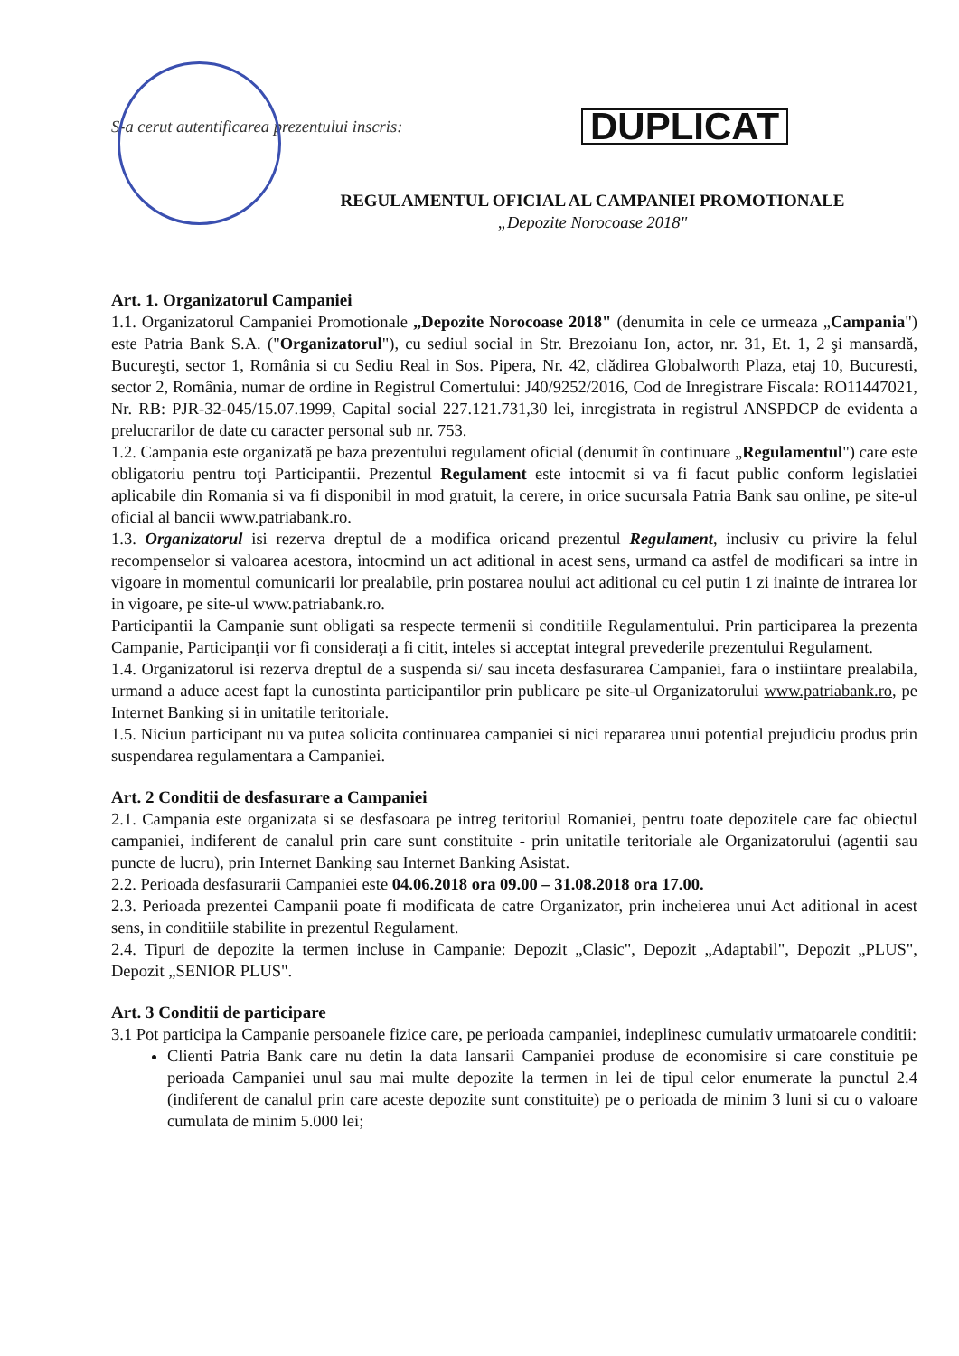S-a cerut autentificarea prezentului inscris:
DUPLICAT
REGULAMENTUL OFICIAL AL CAMPANIEI PROMOTIONALE
„Depozite Norocoase 2018"
Art. 1. Organizatorul Campaniei
1.1. Organizatorul Campaniei Promotionale „Depozite Norocoase 2018" (denumita in cele ce urmeaza „Campania") este Patria Bank S.A. ("Organizatorul"), cu sediul social in Str. Brezoianu Ion, actor, nr. 31, Et. 1, 2 şi mansardă, Bucureşti, sector 1, România si cu Sediu Real in Sos. Pipera, Nr. 42, clădirea Globalworth Plaza, etaj 10, Bucuresti, sector 2, România, numar de ordine in Registrul Comertului: J40/9252/2016, Cod de Inregistrare Fiscala: RO11447021, Nr. RB: PJR-32-045/15.07.1999, Capital social 227.121.731,30 lei, inregistrata in registrul ANSPDCP de evidenta a prelucrarilor de date cu caracter personal sub nr. 753.
1.2. Campania este organizată pe baza prezentului regulament oficial (denumit în continuare „Regulamentul") care este obligatoriu pentru toţi Participantii. Prezentul Regulament este intocmit si va fi facut public conform legislatiei aplicabile din Romania si va fi disponibil in mod gratuit, la cerere, in orice sucursala Patria Bank sau online, pe site-ul oficial al bancii www.patriabank.ro.
1.3. Organizatorul isi rezerva dreptul de a modifica oricand prezentul Regulament, inclusiv cu privire la felul recompenselor si valoarea acestora, intocmind un act aditional in acest sens, urmand ca astfel de modificari sa intre in vigoare in momentul comunicarii lor prealabile, prin postarea noului act aditional cu cel putin 1 zi inainte de intrarea lor in vigoare, pe site-ul www.patriabank.ro.
Participantii la Campanie sunt obligati sa respecte termenii si conditiile Regulamentului. Prin participarea la prezenta Campanie, Participanţii vor fi consideraţi a fi citit, inteles si acceptat integral prevederile prezentului Regulament.
1.4. Organizatorul isi rezerva dreptul de a suspenda si/ sau inceta desfasurarea Campaniei, fara o instiintare prealabila, urmand a aduce acest fapt la cunostinta participantilor prin publicare pe site-ul Organizatorului www.patriabank.ro, pe Internet Banking si in unitatile teritoriale.
1.5. Niciun participant nu va putea solicita continuarea campaniei si nici repararea unui potential prejudiciu produs prin suspendarea regulamentara a Campaniei.
Art. 2 Conditii de desfasurare a Campaniei
2.1. Campania este organizata si se desfasoara pe intreg teritoriul Romaniei, pentru toate depozitele care fac obiectul campaniei, indiferent de canalul prin care sunt constituite - prin unitatile teritoriale ale Organizatorului (agentii sau puncte de lucru), prin Internet Banking sau Internet Banking Asistat.
2.2. Perioada desfasurarii Campaniei este 04.06.2018 ora 09.00 – 31.08.2018 ora 17.00.
2.3. Perioada prezentei Campanii poate fi modificata de catre Organizator, prin incheierea unui Act aditional in acest sens, in conditiile stabilite in prezentul Regulament.
2.4. Tipuri de depozite la termen incluse in Campanie: Depozit „Clasic", Depozit „Adaptabil", Depozit „PLUS", Depozit „SENIOR PLUS".
Art. 3 Conditii de participare
3.1 Pot participa la Campanie persoanele fizice care, pe perioada campaniei, indeplinesc cumulativ urmatoarele conditii:
Clienti Patria Bank care nu detin la data lansarii Campaniei produse de economisire si care constituie pe perioada Campaniei unul sau mai multe depozite la termen in lei de tipul celor enumerate la punctul 2.4 (indiferent de canalul prin care aceste depozite sunt constituite) pe o perioada de minim 3 luni si cu o valoare cumulata de minim 5.000 lei;